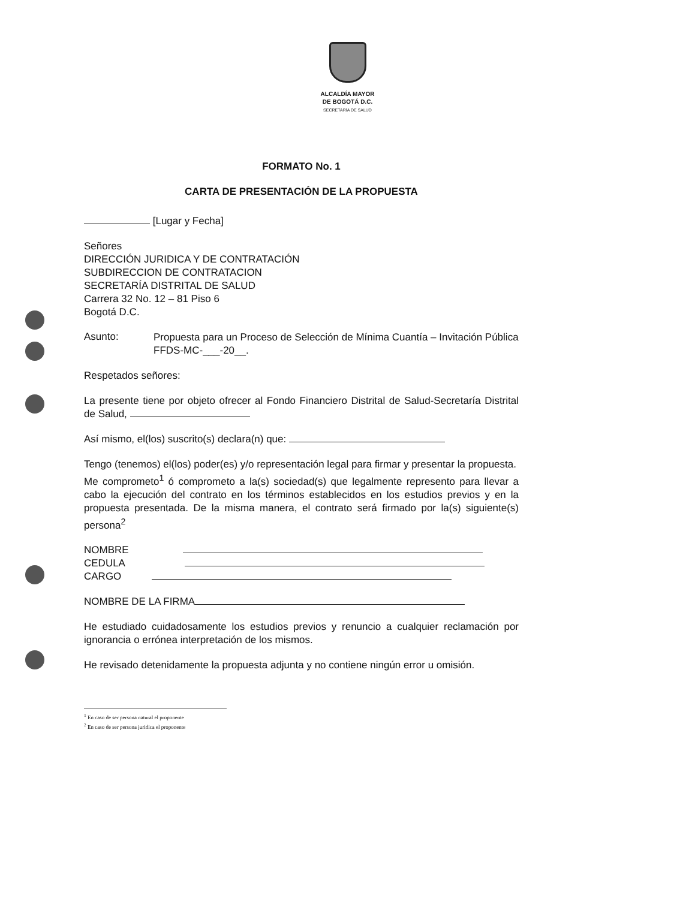ALCALDÍA MAYOR
DE BOGOTÁ D.C.
SECRETARÍA DE SALUD
FORMATO No. 1
CARTA DE PRESENTACIÓN DE LA PROPUESTA
[Lugar y Fecha]
Señores
DIRECCIÓN JURIDICA Y DE CONTRATACIÓN
SUBDIRECCION DE CONTRATACION
SECRETARÍA DISTRITAL DE SALUD
Carrera 32 No. 12 – 81 Piso 6
Bogotá D.C.
Asunto:
Propuesta para un Proceso de Selección de Mínima Cuantía – Invitación Pública FFDS-MC-___-20__.
Respetados señores:
La presente tiene por objeto ofrecer al Fondo Financiero Distrital de Salud-Secretaría Distrital de Salud,
Así mismo, el(los) suscrito(s) declara(n) que:
Tengo (tenemos) el(los) poder(es) y/o representación legal para firmar y presentar la propuesta.
Me comprometo<sup>1</sup> ó comprometo a la(s) sociedad(s) que legalmente represento para llevar a cabo la ejecución del contrato en los términos establecidos en los estudios previos y en la propuesta presentada. De la misma manera, el contrato será firmado por la(s) siguiente(s) persona<sup>2</sup>
NOMBRE
CEDULA
CARGO
NOMBRE DE LA FIRMA
He estudiado cuidadosamente los estudios previos y renuncio a cualquier reclamación por ignorancia o errónea interpretación de los mismos.
He revisado detenidamente la propuesta adjunta y no contiene ningún error u omisión.
<sup>1</sup> En caso de ser persona natural el proponente
<sup>2</sup> En caso de ser persona juridica el proponente